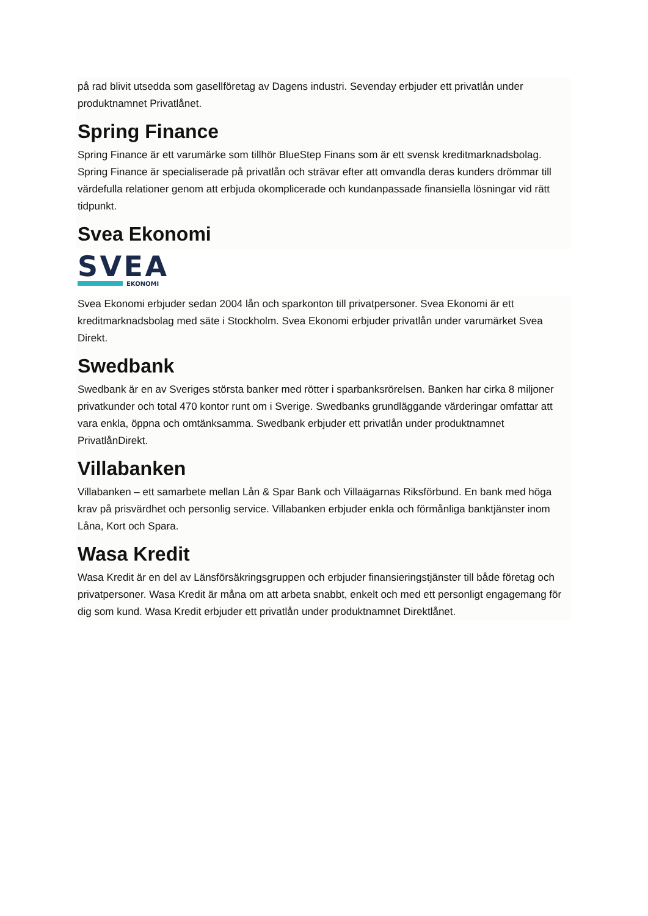på rad blivit utsedda som gasellföretag av Dagens industri. Sevenday erbjuder ett privatlån under produktnamnet Privatlånet.
Spring Finance
Spring Finance är ett varumärke som tillhör BlueStep Finans som är ett svensk kreditmarknadsbolag. Spring Finance är specialiserade på privatlån och strävar efter att omvandla deras kunders drömmar till värdefulla relationer genom att erbjuda okomplicerade och kundanpassade finansiella lösningar vid rätt tidpunkt.
Svea Ekonomi
SVEA
EKONOMI
Svea Ekonomi erbjuder sedan 2004 lån och sparkonton till privatpersoner. Svea Ekonomi är ett kreditmarknadsbolag med säte i Stockholm. Svea Ekonomi erbjuder privatlån under varumärket Svea Direkt.
Swedbank
Swedbank är en av Sveriges största banker med rötter i sparbanksrörelsen. Banken har cirka 8 miljoner privatkunder och total 470 kontor runt om i Sverige. Swedbanks grundläggande värderingar omfattar att vara enkla, öppna och omtänksamma. Swedbank erbjuder ett privatlån under produktnamnet PrivatlånDirekt.
Villabanken
Villabanken – ett samarbete mellan Lån & Spar Bank och Villaägarnas Riksförbund. En bank med höga krav på prisvärdhet och personlig service. Villabanken erbjuder enkla och förmånliga banktjänster inom Låna, Kort och Spara.
Wasa Kredit
Wasa Kredit är en del av Länsförsäkringsgruppen och erbjuder finansieringstjänster till både företag och privatpersoner. Wasa Kredit är måna om att arbeta snabbt, enkelt och med ett personligt engagemang för dig som kund. Wasa Kredit erbjuder ett privatlån under produktnamnet Direktlånet.